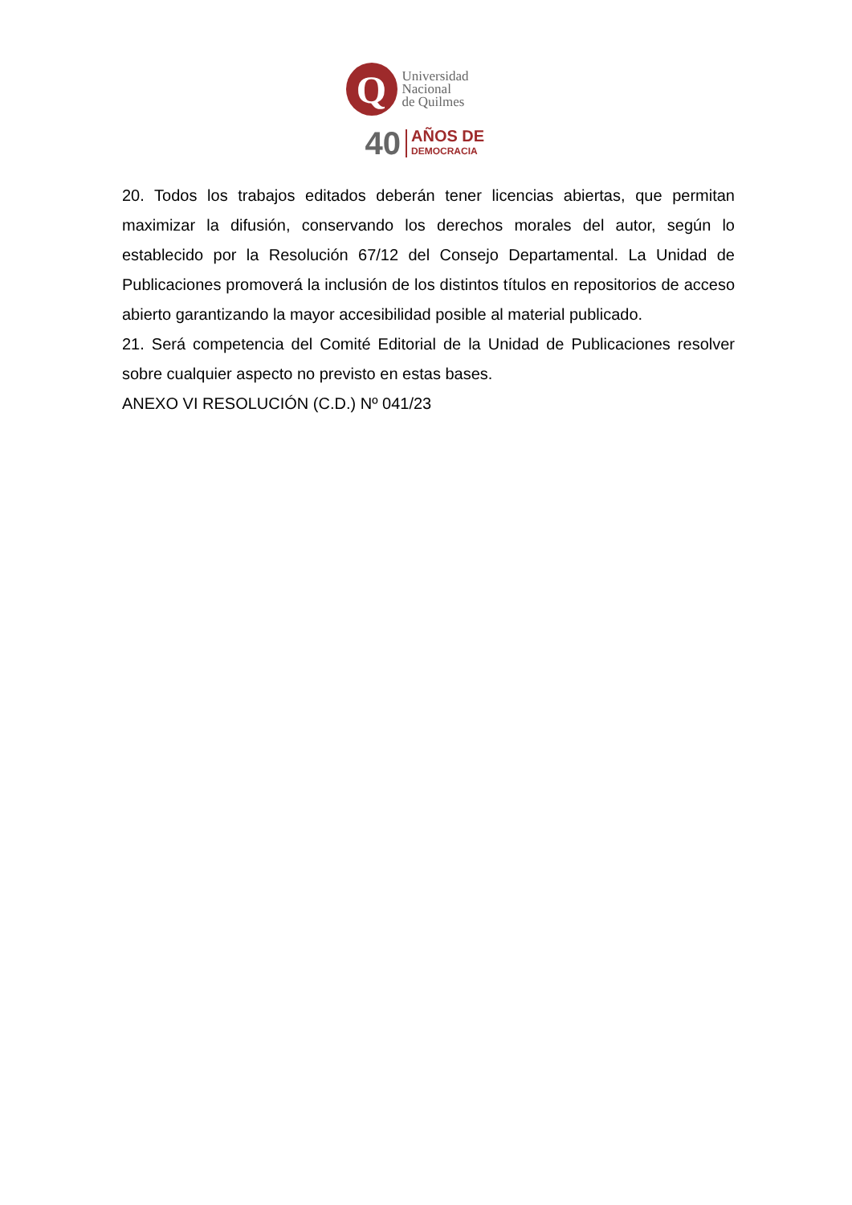Q
Universidad
Nacional
de Quilmes
40 AÑOS DE
DEMOCRACIA
20. Todos los trabajos editados deberán tener licencias abiertas, que permitan maximizar la difusión, conservando los derechos morales del autor, según lo establecido por la Resolución 67/12 del Consejo Departamental. La Unidad de Publicaciones promoverá la inclusión de los distintos títulos en repositorios de acceso abierto garantizando la mayor accesibilidad posible al material publicado.
21. Será competencia del Comité Editorial de la Unidad de Publicaciones resolver sobre cualquier aspecto no previsto en estas bases.
ANEXO VI RESOLUCIÓN (C.D.) Nº 041/23